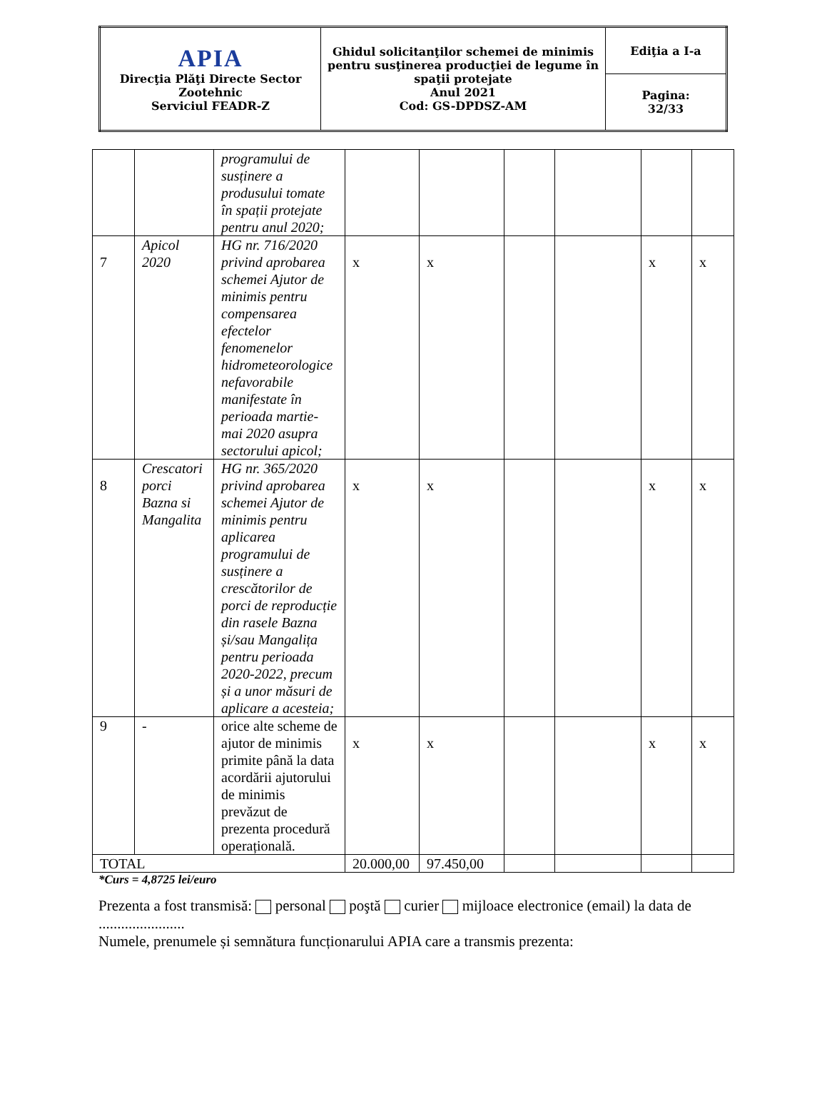| APIA Direcţia Plăţi Directe Sector Zootehnic Serviciul FEADR-Z | Ghidul solicitanţilor schemei de minimis pentru susţinerea producţiei de legume în spaţii protejate Anul 2021 Cod: GS-DPDSZ-AM | Ediţia a I-a |
| | | Pagina: 32/33 |
| | | programului de susținere a produsului tomate în spații protejate pentru anul 2020; | | | | | | |
| 7 | Apicol 2020 | HG nr. 716/2020 privind aprobarea schemei Ajutor de minimis pentru compensarea efectelor fenomenelor hidrometeorologice nefavorabile manifestate în perioada martie-mai 2020 asupra sectorului apicol; | x | x | | | x | x |
| 8 | Crescatori porci Bazna si Mangalita | HG nr. 365/2020 privind aprobarea schemei Ajutor de minimis pentru aplicarea programului de susținere a crescătorilor de porci de reproducție din rasele Bazna și/sau Mangalița pentru perioada 2020-2022, precum și a unor măsuri de aplicare a acesteia; | x | x | | | x | x |
| 9 | - | orice alte scheme de ajutor de minimis primite până la data acordării ajutorului de minimis prevăzut de prezenta procedură operațională. | x | x | | | x | x |
| TOTAL | | | 20.000,00 | 97.450,00 | | | | |
*Curs = 4,8725 lei/euro
Prezenta a fost transmisă: personal poştă curier mijloace electronice (email) la data de .......................
Numele, prenumele și semnătura funcționarului APIA care a transmis prezenta: